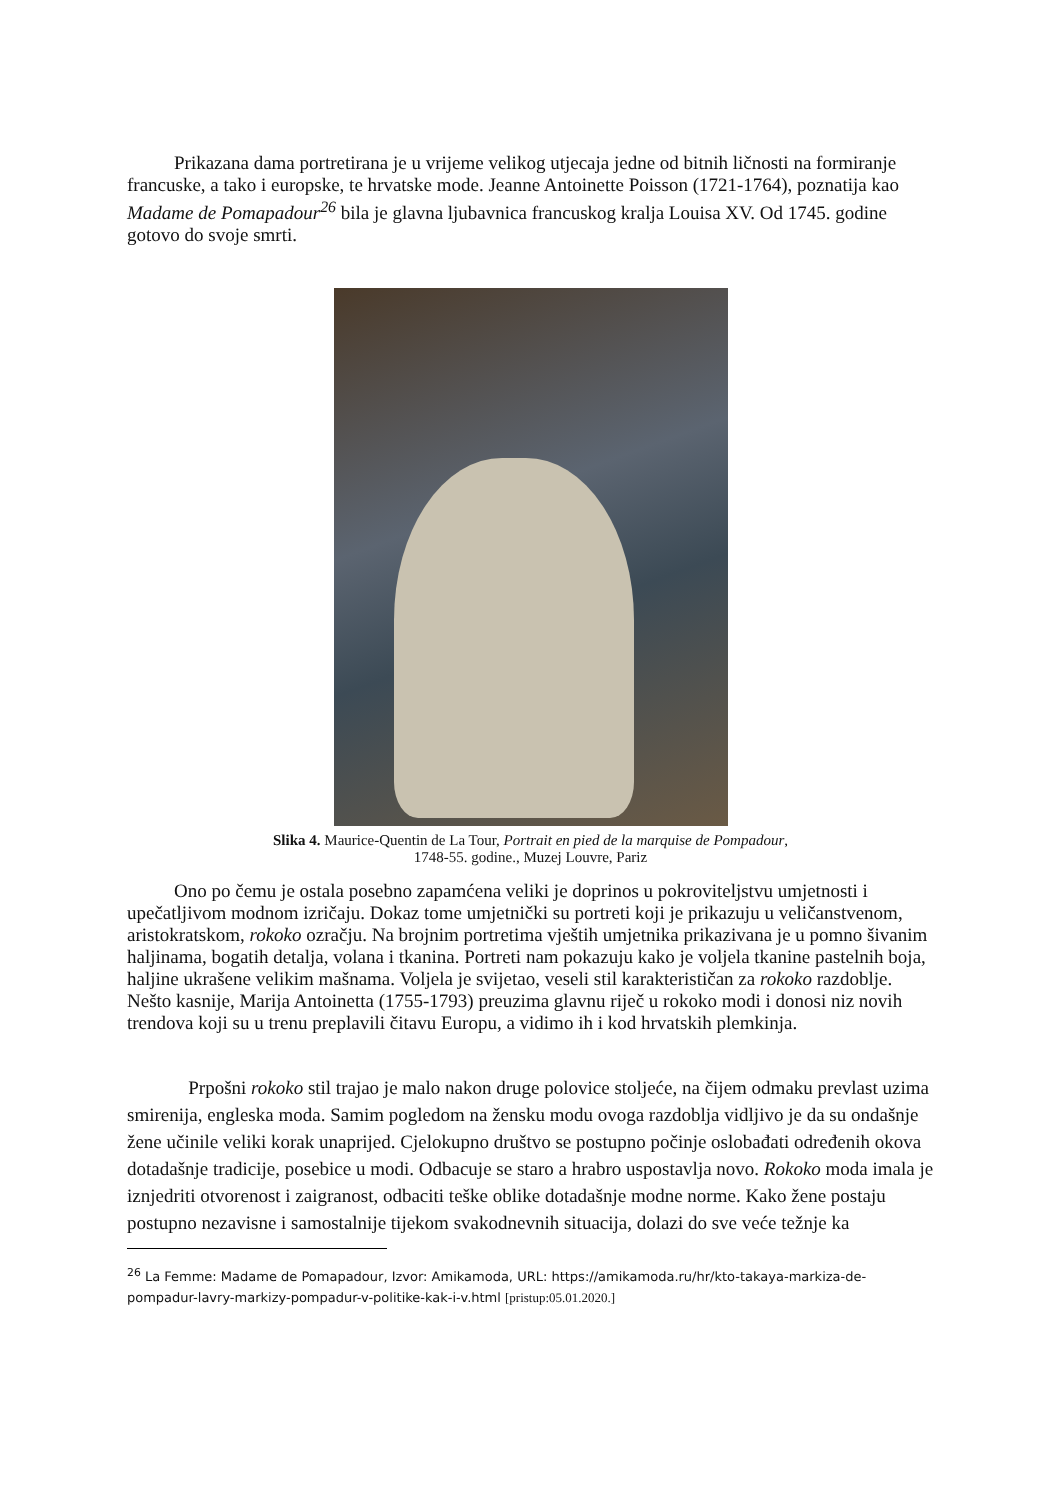Prikazana dama portretirana je u vrijeme velikog utjecaja jedne od bitnih ličnosti na formiranje francuske, a tako i europske, te hrvatske mode. Jeanne Antoinette Poisson (1721-1764), poznatija kao Madame de Pomapadour<sup>26</sup> bila je glavna ljubavnica francuskog kralja Louisa XV. Od 1745. godine gotovo do svoje smrti.
Slika 4. Maurice-Quentin de La Tour, Portrait en pied de la marquise de Pompadour,
1748-55. godine., Muzej Louvre, Pariz
Ono po čemu je ostala posebno zapamćena veliki je doprinos u pokroviteljstvu umjetnosti i upečatljivom modnom izričaju. Dokaz tome umjetnički su portreti koji je prikazuju u veličanstvenom, aristokratskom, rokoko ozračju. Na brojnim portretima vještih umjetnika prikazivana je u pomno šivanim haljinama, bogatih detalja, volana i tkanina. Portreti nam pokazuju kako je voljela tkanine pastelnih boja, haljine ukrašene velikim mašnama. Voljela je svijetao, veseli stil karakterističan za rokoko razdoblje. Nešto kasnije, Marija Antoinetta (1755-1793) preuzima glavnu riječ u rokoko modi i donosi niz novih trendova koji su u trenu preplavili čitavu Europu, a vidimo ih i kod hrvatskih plemkinja.
Prpošni rokoko stil trajao je malo nakon druge polovice stoljeće, na čijem odmaku prevlast uzima smirenija, engleska moda. Samim pogledom na žensku modu ovoga razdoblja vidljivo je da su ondašnje žene učinile veliki korak unaprijed. Cjelokupno društvo se postupno počinje oslobađati određenih okova dotadašnje tradicije, posebice u modi. Odbacuje se staro a hrabro uspostavlja novo. Rokoko moda imala je iznjedriti otvorenost i zaigranost, odbaciti teške oblike dotadašnje modne norme. Kako žene postaju postupno nezavisne i samostalnije tijekom svakodnevnih situacija, dolazi do sve veće težnje ka
<sup>26</sup> La Femme: Madame de Pomapadour, Izvor: Amikamoda, URL: https://amikamoda.ru/hr/kto-takaya-markiza-de-pompadur-lavry-markizy-pompadur-v-politike-kak-i-v.html [pristup:05.01.2020.]